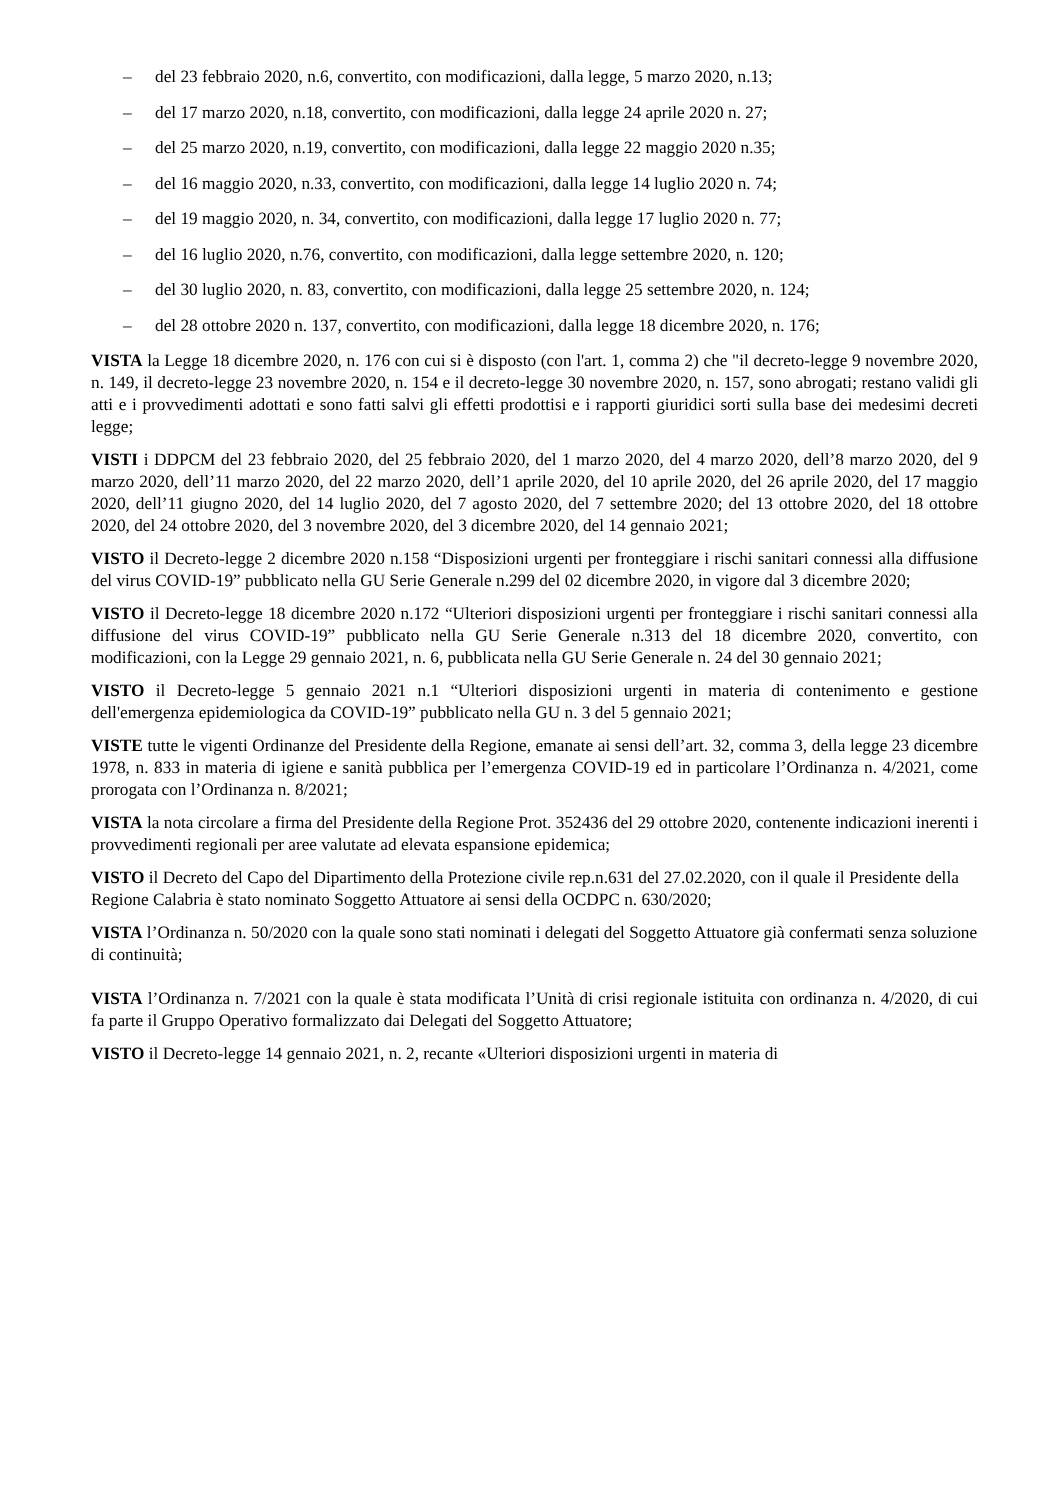– del 23 febbraio 2020, n.6, convertito, con modificazioni, dalla legge, 5 marzo 2020, n.13;
– del 17 marzo 2020, n.18, convertito, con modificazioni, dalla legge 24 aprile 2020 n. 27;
– del 25 marzo 2020, n.19, convertito, con modificazioni, dalla legge 22 maggio 2020 n.35;
– del 16 maggio 2020, n.33, convertito, con modificazioni, dalla legge 14 luglio 2020 n. 74;
– del 19 maggio 2020, n. 34, convertito, con modificazioni, dalla legge 17 luglio 2020 n. 77;
– del 16 luglio 2020, n.76, convertito, con modificazioni, dalla legge settembre 2020, n. 120;
– del 30 luglio 2020, n. 83, convertito, con modificazioni, dalla legge 25 settembre 2020, n. 124;
– del 28 ottobre 2020 n. 137, convertito, con modificazioni, dalla legge 18 dicembre 2020, n. 176;
VISTA la Legge 18 dicembre 2020, n. 176 con cui si è disposto (con l'art. 1, comma 2) che "il decreto-legge 9 novembre 2020, n. 149, il decreto-legge 23 novembre 2020, n. 154 e il decreto-legge 30 novembre 2020, n. 157, sono abrogati; restano validi gli atti e i provvedimenti adottati e sono fatti salvi gli effetti prodottisi e i rapporti giuridici sorti sulla base dei medesimi decreti legge;
VISTI i DDPCM del 23 febbraio 2020, del 25 febbraio 2020, del 1 marzo 2020, del 4 marzo 2020, dell’8 marzo 2020, del 9 marzo 2020, dell’11 marzo 2020, del 22 marzo 2020, dell’1 aprile 2020, del 10 aprile 2020, del 26 aprile 2020, del 17 maggio 2020, dell’11 giugno 2020, del 14 luglio 2020, del 7 agosto 2020, del 7 settembre 2020; del 13 ottobre 2020, del 18 ottobre 2020, del 24 ottobre 2020, del 3 novembre 2020, del 3 dicembre 2020, del 14 gennaio 2021;
VISTO il Decreto-legge 2 dicembre 2020 n.158 “Disposizioni urgenti per fronteggiare i rischi sanitari connessi alla diffusione del virus COVID-19” pubblicato nella GU Serie Generale n.299 del 02 dicembre 2020, in vigore dal 3 dicembre 2020;
VISTO il Decreto-legge 18 dicembre 2020 n.172 “Ulteriori disposizioni urgenti per fronteggiare i rischi sanitari connessi alla diffusione del virus COVID-19” pubblicato nella GU Serie Generale n.313 del 18 dicembre 2020, convertito, con modificazioni, con la Legge 29 gennaio 2021, n. 6, pubblicata nella GU Serie Generale n. 24 del 30 gennaio 2021;
VISTO il Decreto-legge 5 gennaio 2021 n.1 “Ulteriori disposizioni urgenti in materia di contenimento e gestione dell'emergenza epidemiologica da COVID-19” pubblicato nella GU n. 3 del 5 gennaio 2021;
VISTE tutte le vigenti Ordinanze del Presidente della Regione, emanate ai sensi dell’art. 32, comma 3, della legge 23 dicembre 1978, n. 833 in materia di igiene e sanità pubblica per l’emergenza COVID-19 ed in particolare l’Ordinanza n. 4/2021, come prorogata con l’Ordinanza n. 8/2021;
VISTA la nota circolare a firma del Presidente della Regione Prot. 352436 del 29 ottobre 2020, contenente indicazioni inerenti i provvedimenti regionali per aree valutate ad elevata espansione epidemica;
VISTO il Decreto del Capo del Dipartimento della Protezione civile rep.n.631 del 27.02.2020, con il quale il Presidente della Regione Calabria è stato nominato Soggetto Attuatore ai sensi della OCDPC n. 630/2020;
VISTA l’Ordinanza n. 50/2020 con la quale sono stati nominati i delegati del Soggetto Attuatore già confermati senza soluzione di continuità;
VISTA l’Ordinanza n. 7/2021 con la quale è stata modificata l’Unità di crisi regionale istituita con ordinanza n. 4/2020, di cui fa parte il Gruppo Operativo formalizzato dai Delegati del Soggetto Attuatore;
VISTO il Decreto-legge 14 gennaio 2021, n. 2, recante «Ulteriori disposizioni urgenti in materia di